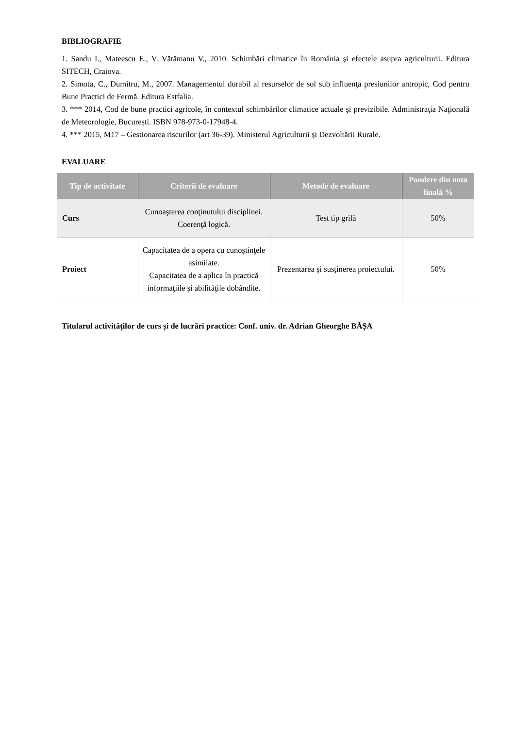BIBLIOGRAFIE
1. Sandu I., Mateescu E., V. Vătămanu V., 2010. Schimbări climatice în România şi efectele asupra agriculturii. Editura SITECH, Craiova.
2. Simota, C., Dumitru, M., 2007. Managementul durabil al resurselor de sol sub influenţa presiunilor antropic, Cod pentru Bune Practici de Fermă. Editura Estfalia.
3. *** 2014, Cod de bune practici agricole, în contextul schimbărilor climatice actuale şi previzibile. Administraţia Naţională de Meteorologie, București. ISBN 978-973-0-17948-4.
4. *** 2015, M17 – Gestionarea riscurilor (art 36-39). Ministerul Agriculturii și Dezvoltării Rurale.
EVALUARE
| Tip de activitate | Criterii de evaluare | Metode de evaluare | Pondere din nota finală % |
| --- | --- | --- | --- |
| Curs | Cunoaşterea conţinutului disciplinei. Coerenţă logică. | Test tip grilă | 50% |
| Proiect | Capacitatea de a opera cu cunoştinţele asimilate. Capacitatea de a aplica în practică informaţiile şi abilităţile dobândite. | Prezentarea şi susţinerea proiectului. | 50% |
Titularul activităților de curs și de lucrări practice: Conf. univ. dr. Adrian Gheorghe BĂȘA